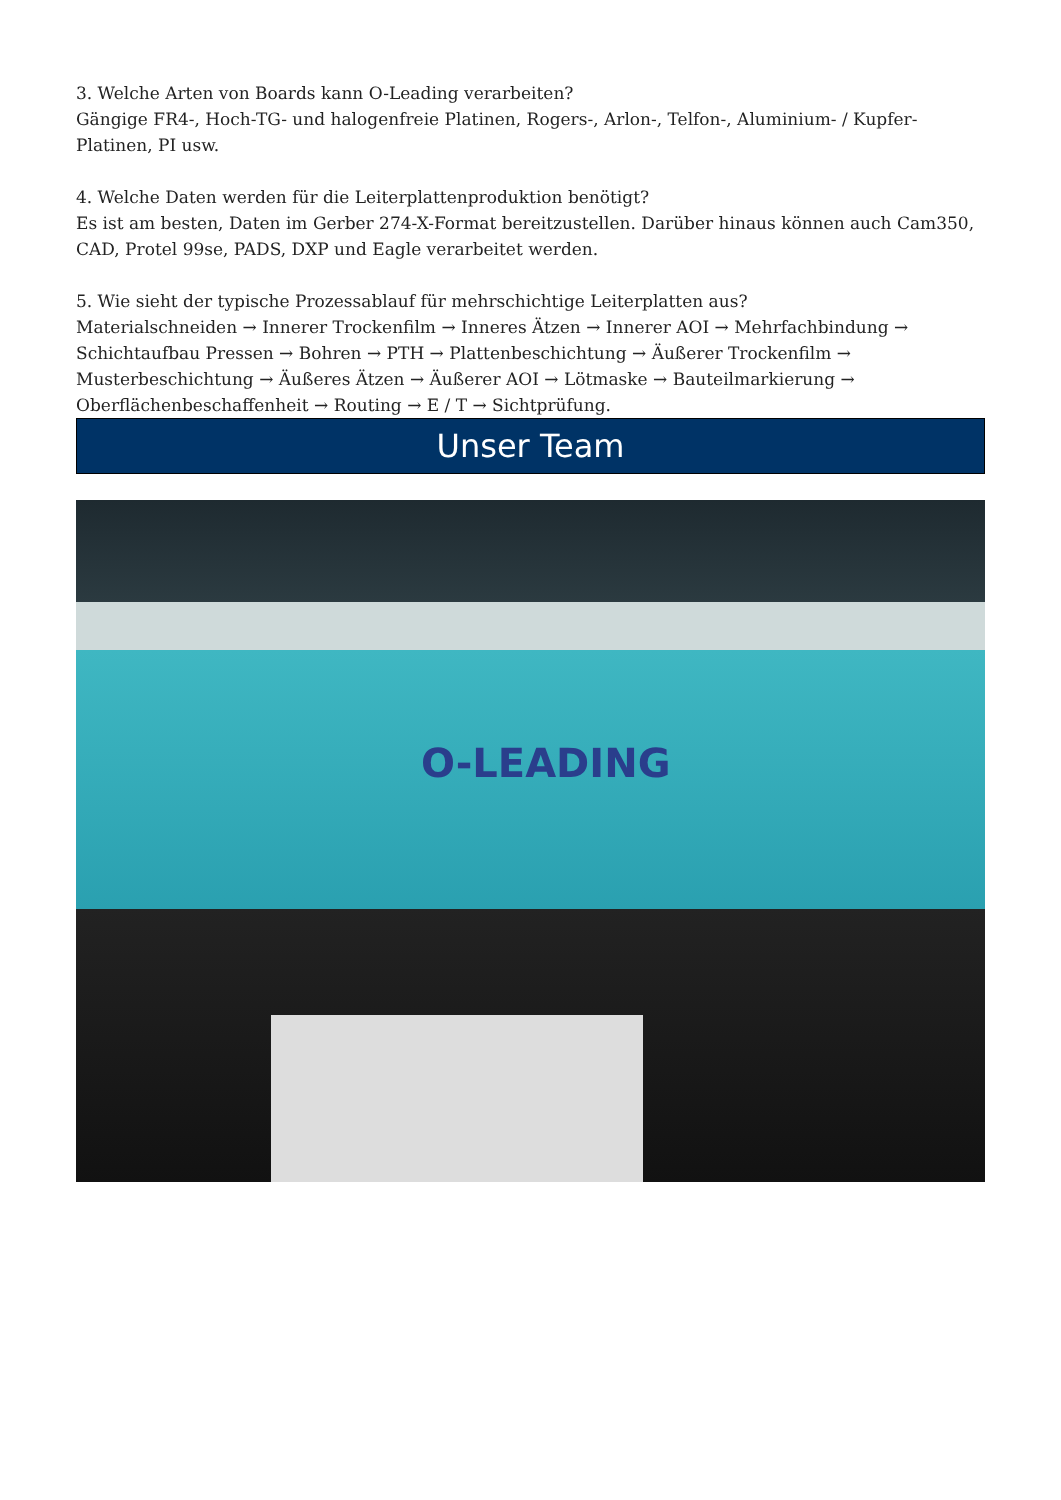3. Welche Arten von Boards kann O-Leading verarbeiten?
Gängige FR4-, Hoch-TG- und halogenfreie Platinen, Rogers-, Arlon-, Telfon-, Aluminium- / Kupfer-Platinen, PI usw.
4. Welche Daten werden für die Leiterplattenproduktion benötigt?
Es ist am besten, Daten im Gerber 274-X-Format bereitzustellen. Darüber hinaus können auch Cam350, CAD, Protel 99se, PADS, DXP und Eagle verarbeitet werden.
5. Wie sieht der typische Prozessablauf für mehrschichtige Leiterplatten aus?
Materialschneiden → Innerer Trockenfilm → Inneres Ätzen → Innerer AOI → Mehrfachbindung → Schichtaufbau Pressen → Bohren → PTH → Plattenbeschichtung → Äußerer Trockenfilm → Musterbeschichtung → Äußeres Ätzen → Äußerer AOI → Lötmaske → Bauteilmarkierung → Oberflächenbeschaffenheit → Routing → E / T → Sichtprüfung.
Unser Team
O-LEADING